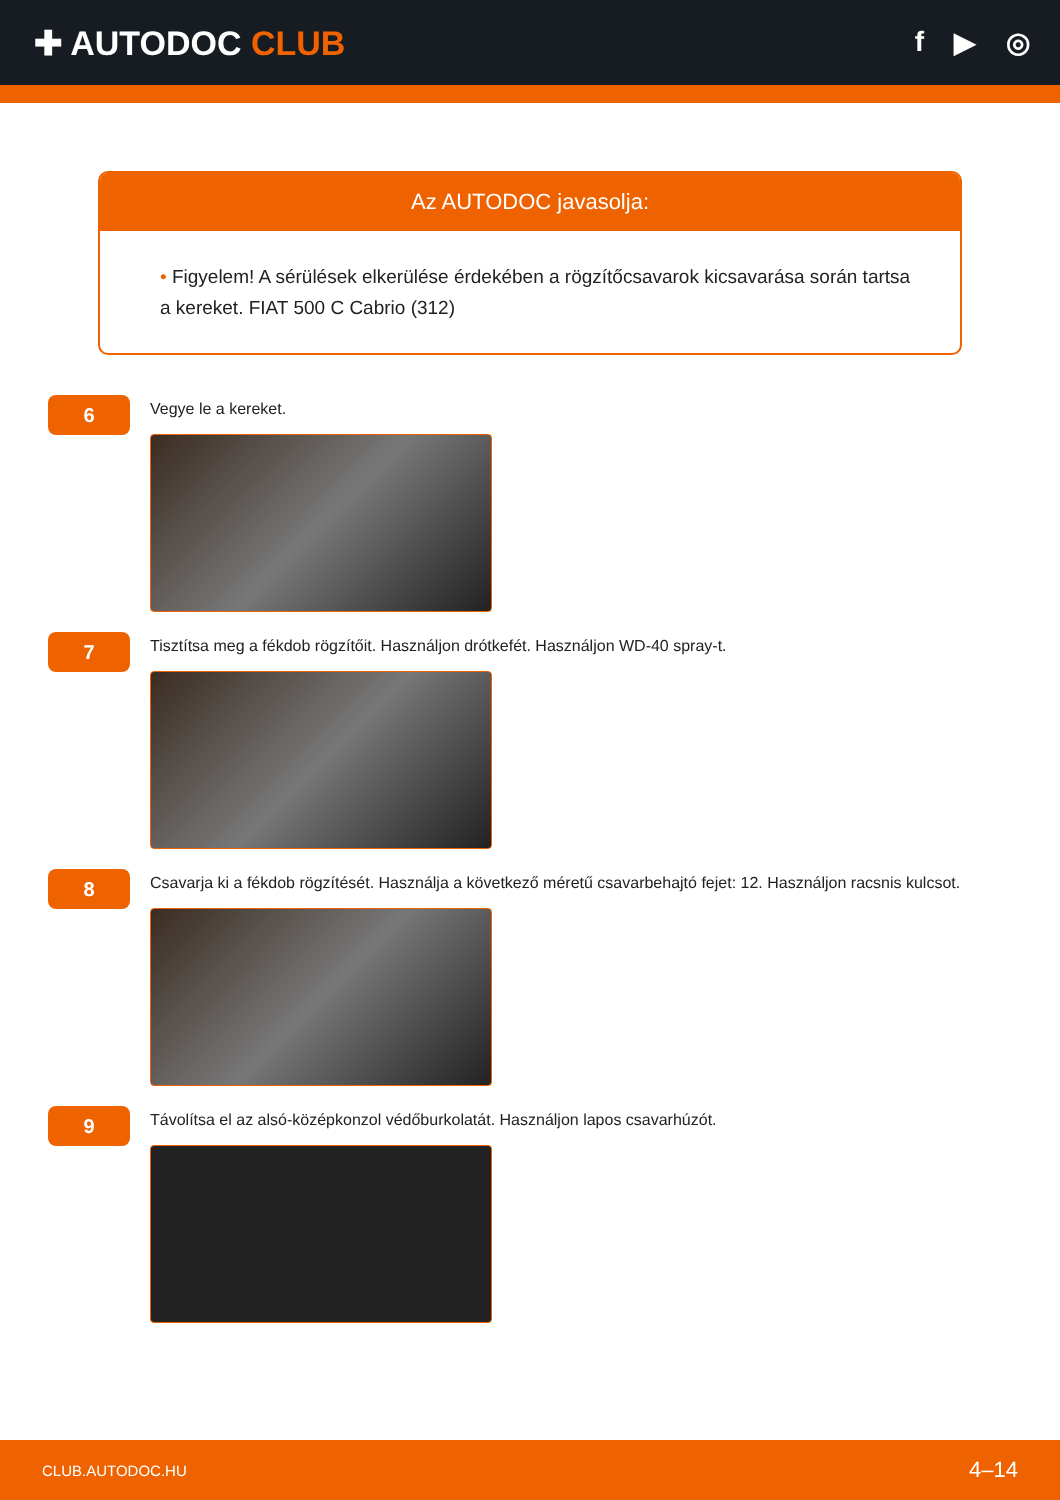✚ AUTODOC CLUB
f ▶ ◎
Az AUTODOC javasolja:
• Figyelem! A sérülések elkerülése érdekében a rögzítőcsavarok kicsavarása során tartsa a kereket. FIAT 500 C Cabrio (312)
6
Vegye le a kereket.
7
Tisztítsa meg a fékdob rögzítőit. Használjon drótkefét. Használjon WD-40 spray-t.
8
Csavarja ki a fékdob rögzítését. Használja a következő méretű csavarbehajtó fejet: 12. Használjon racsnis kulcsot.
9
Távolítsa el az alsó-középkonzol védőburkolatát. Használjon lapos csavarhúzót.
CLUB.AUTODOC.HU 4–14